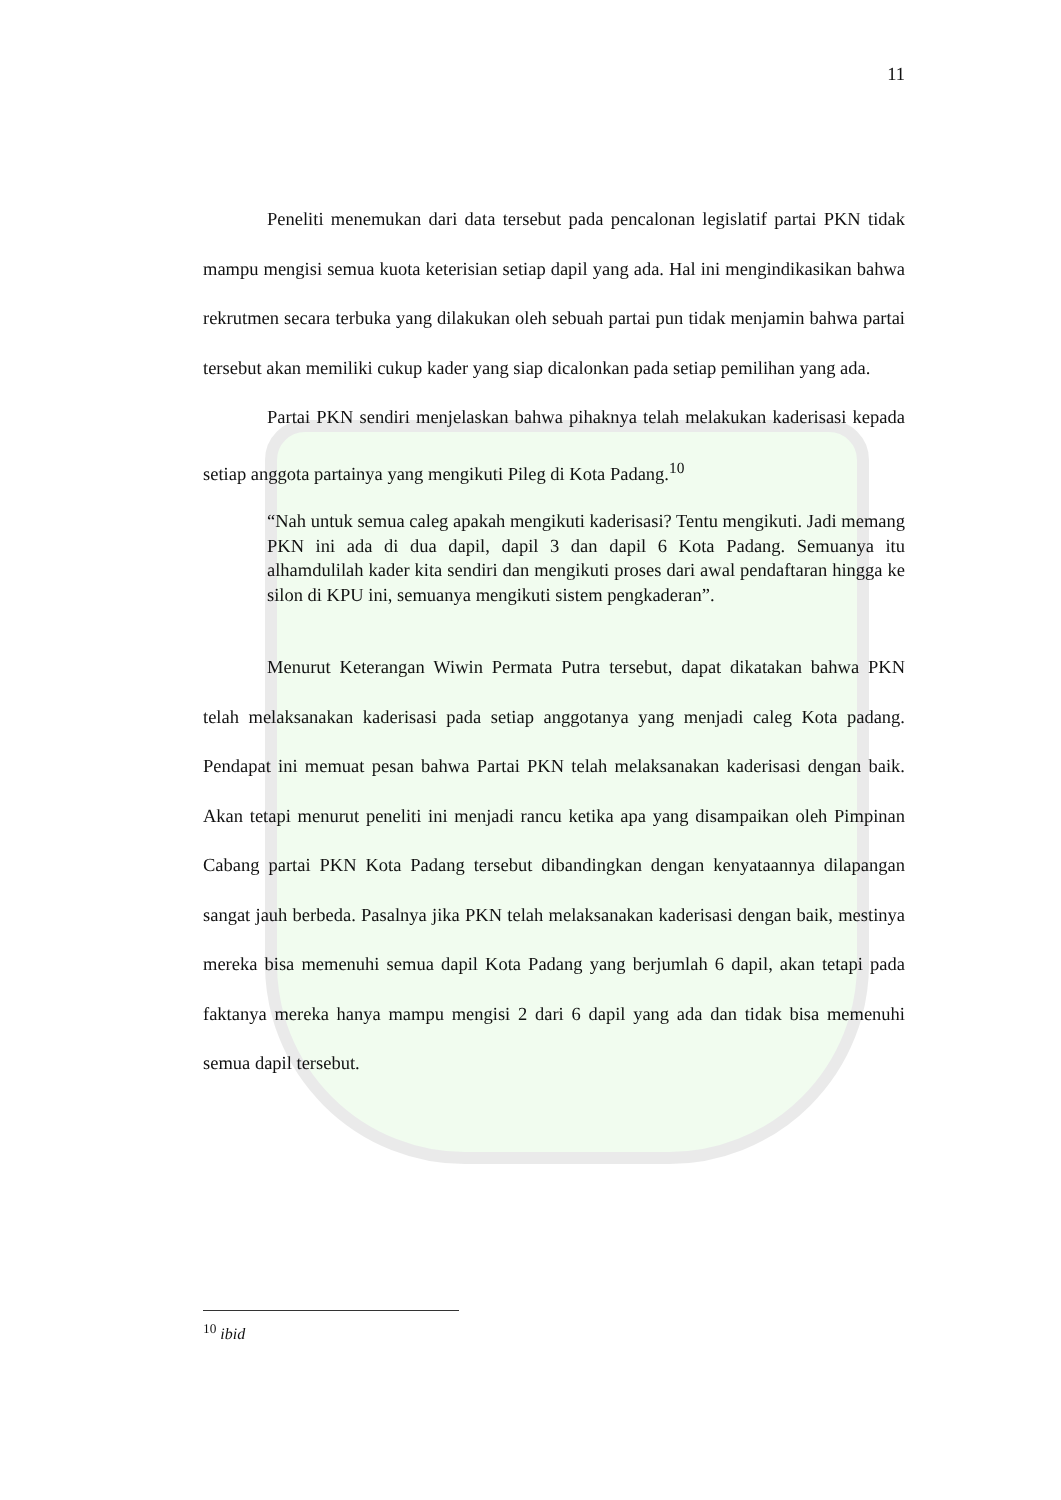11
Peneliti menemukan dari data tersebut pada pencalonan legislatif partai PKN tidak mampu mengisi semua kuota keterisian setiap dapil yang ada. Hal ini mengindikasikan bahwa rekrutmen secara terbuka yang dilakukan oleh sebuah partai pun tidak menjamin bahwa partai tersebut akan memiliki cukup kader yang siap dicalonkan pada setiap pemilihan yang ada.
Partai PKN sendiri menjelaskan bahwa pihaknya telah melakukan kaderisasi kepada setiap anggota partainya yang mengikuti Pileg di Kota Padang.<sup>10</sup>
“Nah untuk semua caleg apakah mengikuti kaderisasi? Tentu mengikuti. Jadi memang PKN ini ada di dua dapil, dapil 3 dan dapil 6 Kota Padang. Semuanya itu alhamdulilah kader kita sendiri dan mengikuti proses dari awal pendaftaran hingga ke silon di KPU ini, semuanya mengikuti sistem pengkaderan”.
Menurut Keterangan Wiwin Permata Putra tersebut, dapat dikatakan bahwa PKN telah melaksanakan kaderisasi pada setiap anggotanya yang menjadi caleg Kota padang. Pendapat ini memuat pesan bahwa Partai PKN telah melaksanakan kaderisasi dengan baik. Akan tetapi menurut peneliti ini menjadi rancu ketika apa yang disampaikan oleh Pimpinan Cabang partai PKN Kota Padang tersebut dibandingkan dengan kenyataannya dilapangan sangat jauh berbeda. Pasalnya jika PKN telah melaksanakan kaderisasi dengan baik, mestinya mereka bisa memenuhi semua dapil Kota Padang yang berjumlah 6 dapil, akan tetapi pada faktanya mereka hanya mampu mengisi 2 dari 6 dapil yang ada dan tidak bisa memenuhi semua dapil tersebut.
<sup>10</sup> ibid